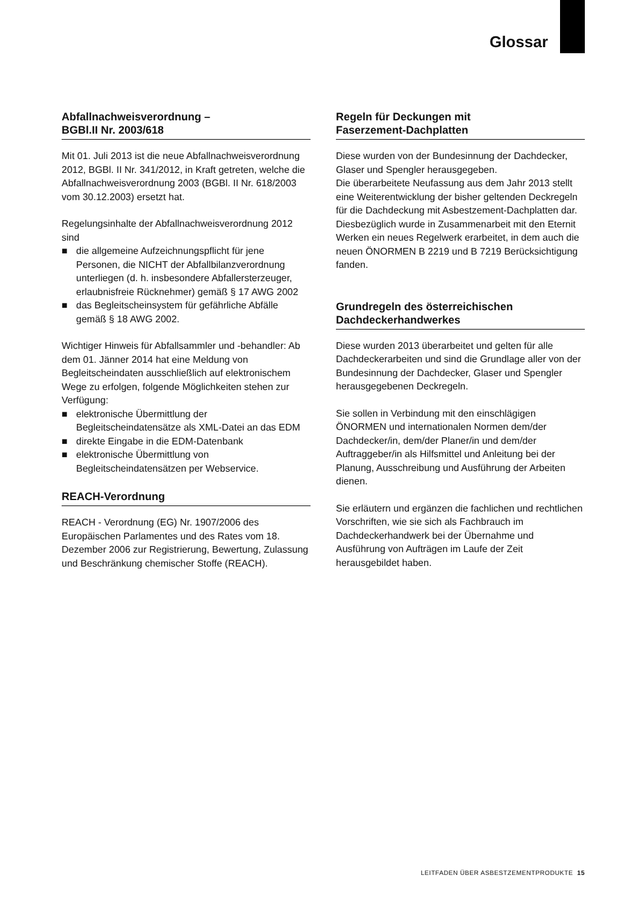Glossar
Abfallnachweisverordnung –
BGBl.II Nr. 2003/618
Mit 01. Juli 2013 ist die neue Abfallnachweisverordnung 2012, BGBl. II Nr. 341/2012, in Kraft getreten, welche die Abfallnachweisverordnung 2003 (BGBl. II Nr. 618/2003 vom 30.12.2003) ersetzt hat.
Regelungsinhalte der Abfallnachweisverordnung 2012 sind
■ die allgemeine Aufzeichnungspflicht für jene Personen, die NICHT der Abfallbilanzverordnung unterliegen (d. h. insbesondere Abfallersterzeuger, erlaubnisfreie Rücknehmer) gemäß § 17 AWG 2002
■ das Begleitscheinsystem für gefährliche Abfälle gemäß § 18 AWG 2002.
Wichtiger Hinweis für Abfallsammler und -behandler: Ab dem 01. Jänner 2014 hat eine Meldung von Begleitscheindaten ausschließlich auf elektronischem Wege zu erfolgen, folgende Möglichkeiten stehen zur Verfügung:
■ elektronische Übermittlung der Begleitscheindatensätze als XML-Datei an das EDM
■ direkte Eingabe in die EDM-Datenbank
■ elektronische Übermittlung von Begleitscheindatensätzen per Webservice.
REACH-Verordnung
REACH - Verordnung (EG) Nr. 1907/2006 des Europäischen Parlamentes und des Rates vom 18. Dezember 2006 zur Registrierung, Bewertung, Zulassung und Beschränkung chemischer Stoffe (REACH).
Regeln für Deckungen mit
Faserzement-Dachplatten
Diese wurden von der Bundesinnung der Dachdecker, Glaser und Spengler herausgegeben.
Die überarbeitete Neufassung aus dem Jahr 2013 stellt eine Weiterentwicklung der bisher geltenden Deckregeln für die Dachdeckung mit Asbestzement-Dachplatten dar.
Diesbezüglich wurde in Zusammenarbeit mit den Eternit Werken ein neues Regelwerk erarbeitet, in dem auch die neuen ÖNORMEN B 2219 und B 7219 Berücksichtigung fanden.
Grundregeln des österreichischen Dachdeckerhandwerkes
Diese wurden 2013 überarbeitet und gelten für alle Dachdeckerarbeiten und sind die Grundlage aller von der Bundesinnung der Dachdecker, Glaser und Spengler herausgegebenen Deckregeln.
Sie sollen in Verbindung mit den einschlägigen ÖNORMEN und internationalen Normen dem/der Dachdecker/in, dem/der Planer/in und dem/der Auftraggeber/in als Hilfsmittel und Anleitung bei der Planung, Ausschreibung und Ausführung der Arbeiten dienen.
Sie erläutern und ergänzen die fachlichen und rechtlichen Vorschriften, wie sie sich als Fachbrauch im Dachdeckerhandwerk bei der Übernahme und Ausführung von Aufträgen im Laufe der Zeit herausgebildet haben.
LEITFADEN ÜBER ASBESTZEMENTPRODUKTE 15